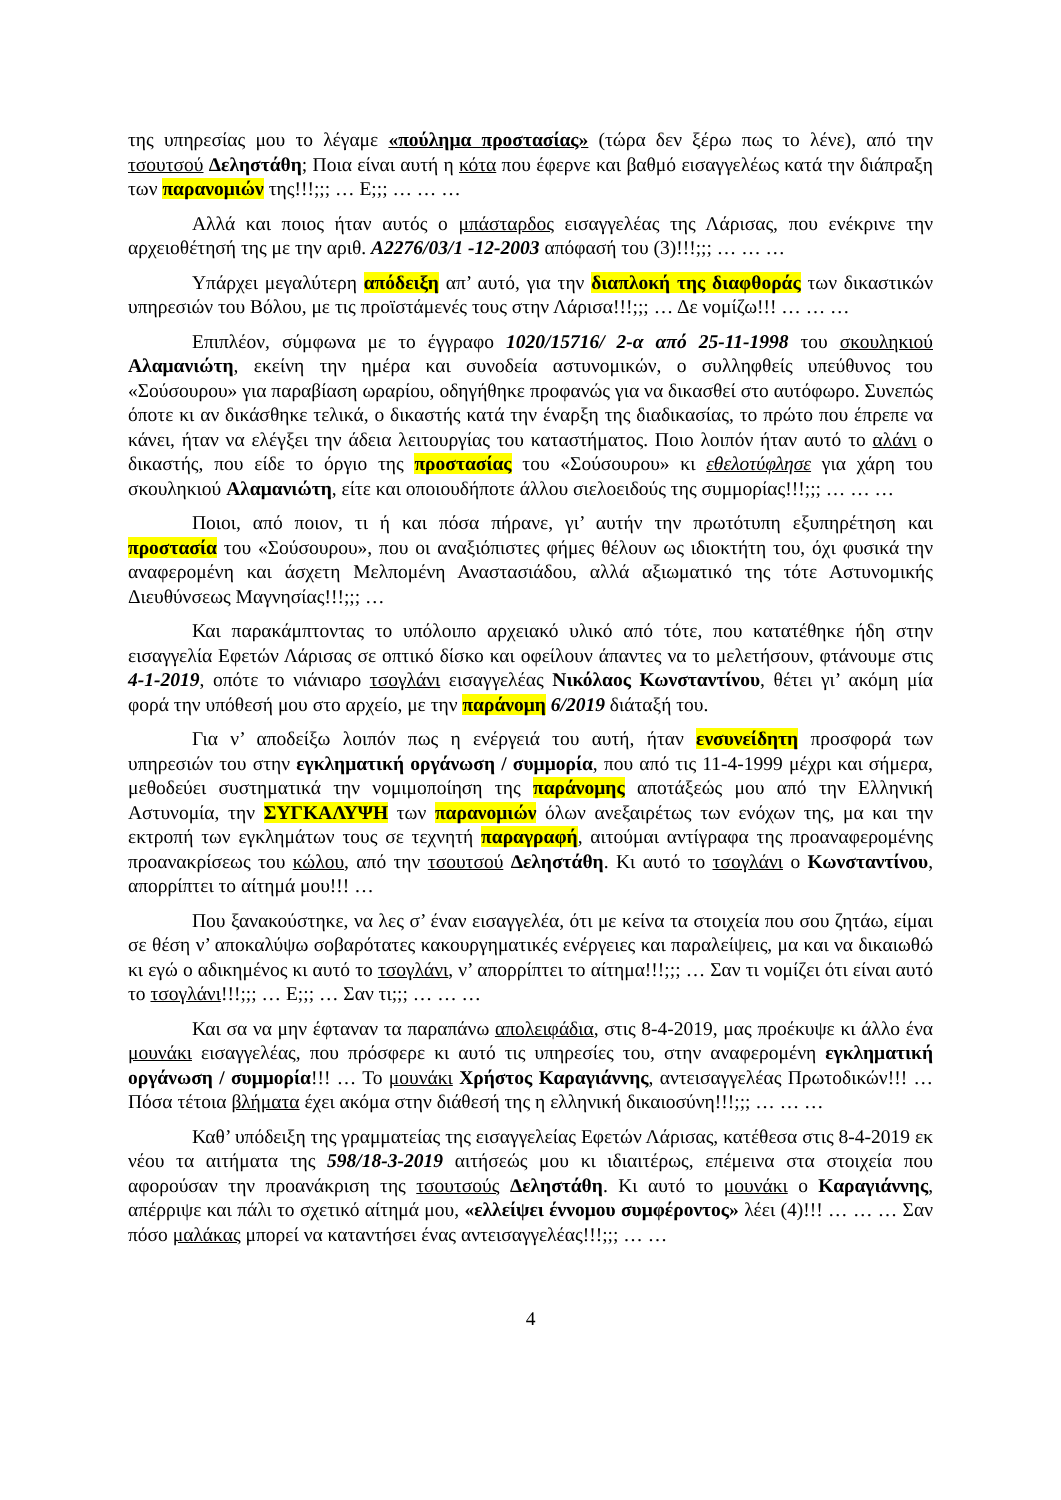της υπηρεσίας μου το λέγαμε «πούλημα προστασίας» (τώρα δεν ξέρω πως το λένε), από την τσουτσού Δεληστάθη; Ποια είναι αυτή η κότα που έφερνε και βαθμό εισαγγελέως κατά την διάπραξη των παρανομιών της!!!;;; … Ε;;; … … …
Αλλά και ποιος ήταν αυτός ο μπάσταρδος εισαγγελέας της Λάρισας, που ενέκρινε την αρχειοθέτησή της με την αριθ. Α2276/03/1 -12-2003 απόφασή του (3)!!!;;; … … …
Υπάρχει μεγαλύτερη απόδειξη απ’ αυτό, για την διαπλοκή της διαφθοράς των δικαστικών υπηρεσιών του Βόλου, με τις προϊστάμενές τους στην Λάρισα!!!;;; … Δε νομίζω!!! … … …
Επιπλέον, σύμφωνα με το έγγραφο 1020/15716/ 2-α από 25-11-1998 του σκουληκιού Αλαμανιώτη, εκείνη την ημέρα και συνοδεία αστυνομικών, ο συλληφθείς υπεύθυνος του «Σούσουρου» για παραβίαση ωραρίου, οδηγήθηκε προφανώς για να δικασθεί στο αυτόφωρο. Συνεπώς όποτε κι αν δικάσθηκε τελικά, ο δικαστής κατά την έναρξη της διαδικασίας, το πρώτο που έπρεπε να κάνει, ήταν να ελέγξει την άδεια λειτουργίας του καταστήματος. Ποιο λοιπόν ήταν αυτό το αλάνι ο δικαστής, που είδε το όργιο της προστασίας του «Σούσουρου» κι εθελοτύφλησε για χάρη του σκουληκιού Αλαμανιώτη, είτε και οποιουδήποτε άλλου σιελοειδούς της συμμορίας!!!;;; … … …
Ποιοι, από ποιον, τι ή και πόσα πήρανε, γι’ αυτήν την πρωτότυπη εξυπηρέτηση και προστασία του «Σούσουρου», που οι αναξιόπιστες φήμες θέλουν ως ιδιοκτήτη του, όχι φυσικά την αναφερομένη και άσχετη Μελπομένη Αναστασιάδου, αλλά αξιωματικό της τότε Αστυνομικής Διευθύνσεως Μαγνησίας!!!;;; …
Και παρακάμπτοντας το υπόλοιπο αρχειακό υλικό από τότε, που κατατέθηκε ήδη στην εισαγγελία Εφετών Λάρισας σε οπτικό δίσκο και οφείλουν άπαντες να το μελετήσουν, φτάνουμε στις 4-1-2019, οπότε το νιάνιαρο τσογλάνι εισαγγελέας Νικόλαος Κωνσταντίνου, θέτει γι’ ακόμη μία φορά την υπόθεσή μου στο αρχείο, με την παράνομη 6/2019 διάταξή του.
Για ν’ αποδείξω λοιπόν πως η ενέργειά του αυτή, ήταν ενσυνείδητη προσφορά των υπηρεσιών του στην εγκληματική οργάνωση / συμμορία, που από τις 11-4-1999 μέχρι και σήμερα, μεθοδεύει συστηματικά την νομιμοποίηση της παράνομης αποτάξεώς μου από την Ελληνική Αστυνομία, την ΣΥΓΚΑΛΥΨΗ των παρανομιών όλων ανεξαιρέτως των ενόχων της, μα και την εκτροπή των εγκλημάτων τους σε τεχνητή παραγραφή, αιτούμαι αντίγραφα της προαναφερομένης προανακρίσεως του κώλου, από την τσουτσού Δεληστάθη. Κι αυτό το τσογλάνι ο Κωνσταντίνου, απορρίπτει το αίτημά μου!!! …
Που ξανακούστηκε, να λες σ’ έναν εισαγγελέα, ότι με κείνα τα στοιχεία που σου ζητάω, είμαι σε θέση ν’ αποκαλύψω σοβαρότατες κακουργηματικές ενέργειες και παραλείψεις, μα και να δικαιωθώ κι εγώ ο αδικημένος κι αυτό το τσογλάνι, ν’ απορρίπτει το αίτημα!!!;;; … Σαν τι νομίζει ότι είναι αυτό το τσογλάνι!!!;;; … Ε;;; … Σαν τι;;; … … …
Και σα να μην έφταναν τα παραπάνω απολειφάδια, στις 8-4-2019, μας προέκυψε κι άλλο ένα μουνάκι εισαγγελέας, που πρόσφερε κι αυτό τις υπηρεσίες του, στην αναφερομένη εγκληματική οργάνωση / συμμορία!!! … Το μουνάκι Χρήστος Καραγιάννης, αντεισαγγελέας Πρωτοδικών!!! … Πόσα τέτοια βλήματα έχει ακόμα στην διάθεσή της η ελληνική δικαιοσύνη!!!;;; … … …
Καθ’ υπόδειξη της γραμματείας της εισαγγελείας Εφετών Λάρισας, κατέθεσα στις 8-4-2019 εκ νέου τα αιτήματα της 598/18-3-2019 αιτήσεώς μου κι ιδιαιτέρως, επέμεινα στα στοιχεία που αφορούσαν την προανάκριση της τσουτσούς Δεληστάθη. Κι αυτό το μουνάκι ο Καραγιάννης, απέρριψε και πάλι το σχετικό αίτημά μου, «ελλείψει έννομου συμφέροντος» λέει (4)!!! … … … Σαν πόσο μαλάκας μπορεί να καταντήσει ένας αντεισαγγελέας!!!;;; … …
4